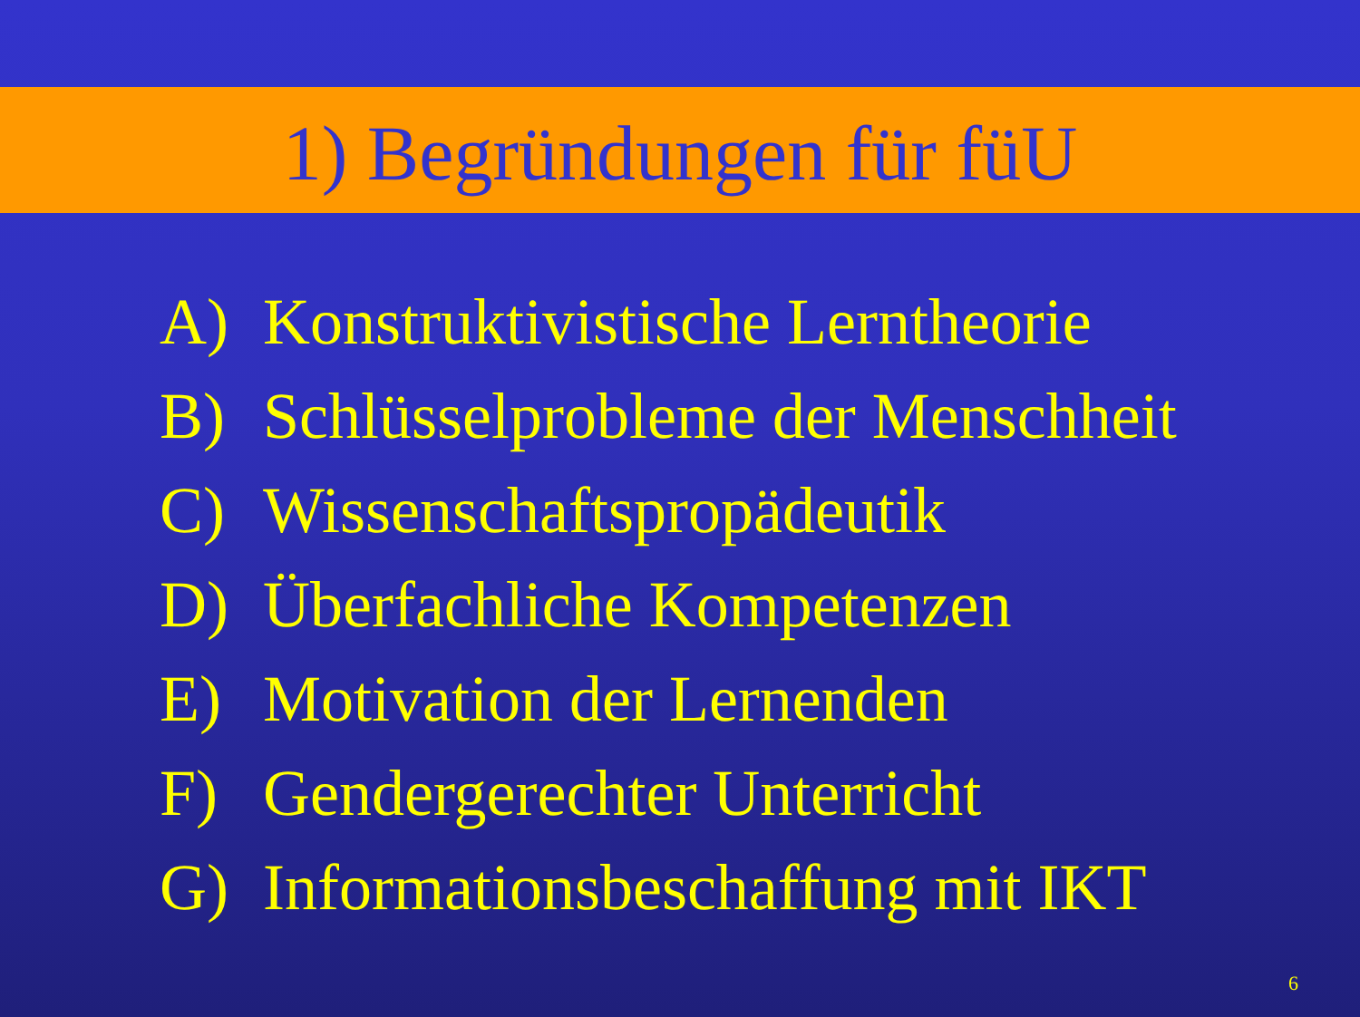1) Begründungen für füU
A) Konstruktivistische Lerntheorie
B) Schlüsselprobleme der Menschheit
C) Wissenschaftspropädeutik
D) Überfachliche Kompetenzen
E) Motivation der Lernenden
F) Gendergerechter Unterricht
G) Informationsbeschaffung mit IKT
6